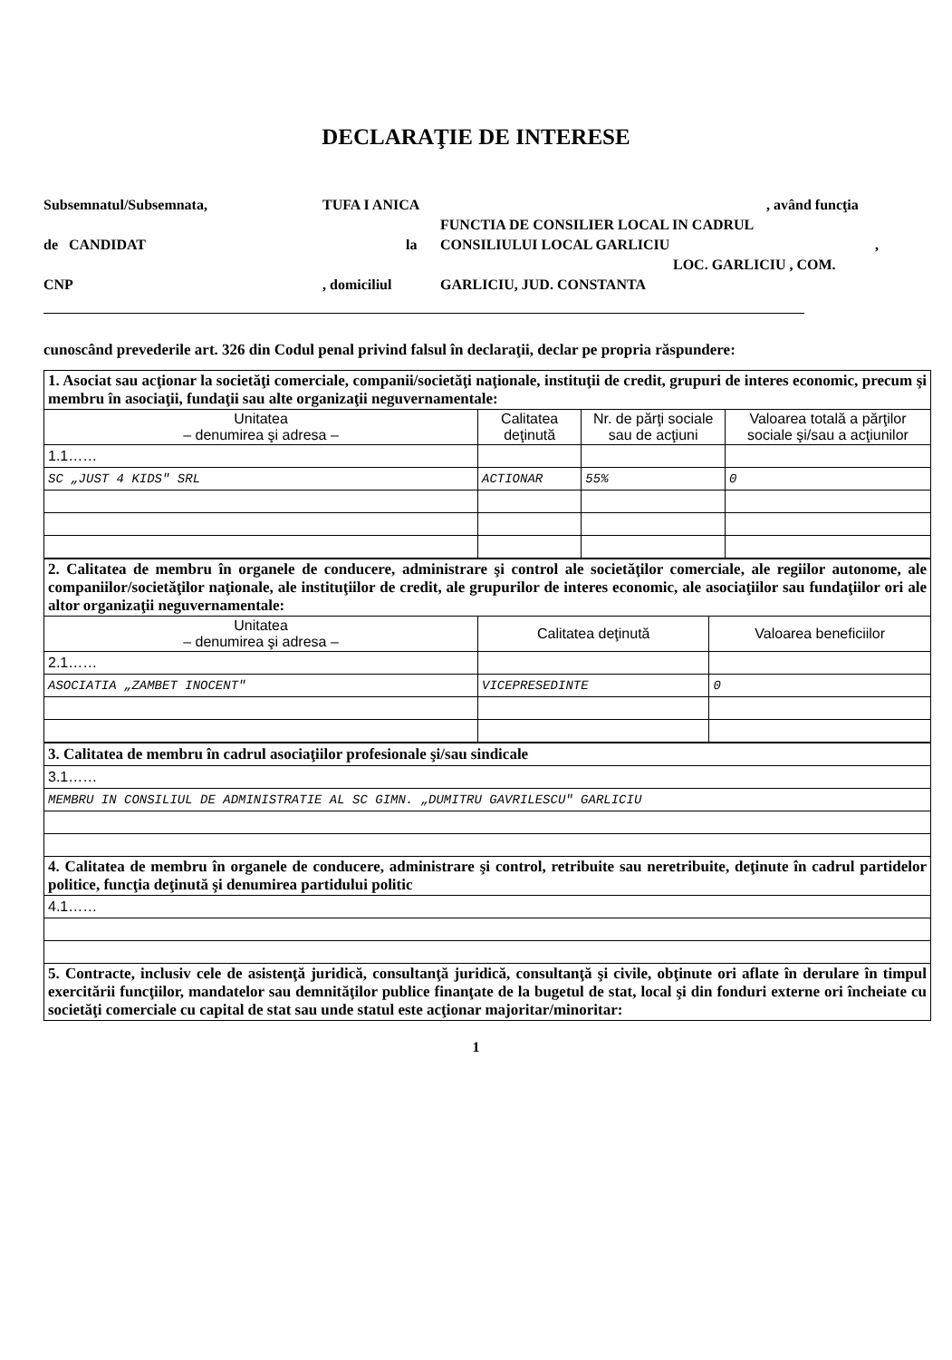DECLARAŢIE DE INTERESE
Subsemnatul/Subsemnata, TUFA I ANICA, având funcţia
FUNCTIA DE CONSILIER LOCAL IN CADRUL
de CANDIDAT la CONSILIULUI LOCAL GARLICIU,
LOC. GARLICIU , COM.
CNP, domiciliul GARLICIU, JUD. CONSTANTA
cunoscând prevederile art. 326 din Codul penal privind falsul în declaraţii, declar pe propria răspundere:
| 1. Asociat sau acţionar la societăţi comerciale, companii/societăţi naţionale, instituţii de credit, grupuri de interes economic, precum şi membru în asociaţii, fundaţii sau alte organizaţii neguvernamentale: | | | |
| Unitatea – denumirea şi adresa – | Calitatea deţinută | Nr. de părţi sociale sau de acţiuni | Valoarea totală a părţilor sociale şi/sau a acţiunilor |
| 1.1…… | | | |
| SC „JUST 4 KIDS" SRL | ACTIONAR | 55% | 0 |
| 2. Calitatea de membru în organele de conducere, administrare şi control ale societăţilor comerciale, ale regiilor autonome, ale companiilor/societăţilor naţionale, ale instituţiilor de credit, ale grupurilor de interes economic, ale asociaţiilor sau fundaţiilor ori ale altor organizaţii neguvernamentale: | | |
| Unitatea – denumirea şi adresa – | Calitatea deţinută | Valoarea beneficiilor |
| 2.1…… | | |
| ASOCIATIA „ZAMBET INOCENT" | VICEPRESEDINTE | 0 |
| 3. Calitatea de membru în cadrul asociaţiilor profesionale şi/sau sindicale |
| 3.1…… |
| MEMBRU IN CONSILIUL DE ADMINISTRATIE AL SC GIMN. „DUMITRU GAVRILESCU" GARLICIU |
| 4. Calitatea de membru în organele de conducere, administrare şi control, retribuite sau neretribuite, deţinute în cadrul partidelor politice, funcţia deţinută şi denumirea partidului politic |
| 4.1…… |
| 5. Contracte, inclusiv cele de asistenţă juridică, consultanţă juridică, consultanţă şi civile, obţinute ori aflate în derulare în timpul exercitării funcţiilor, mandatelor sau demnităţilor publice finanţate de la bugetul de stat, local şi din fonduri externe ori încheiate cu societăţi comerciale cu capital de stat sau unde statul este acţionar majoritar/minoritar: |
1